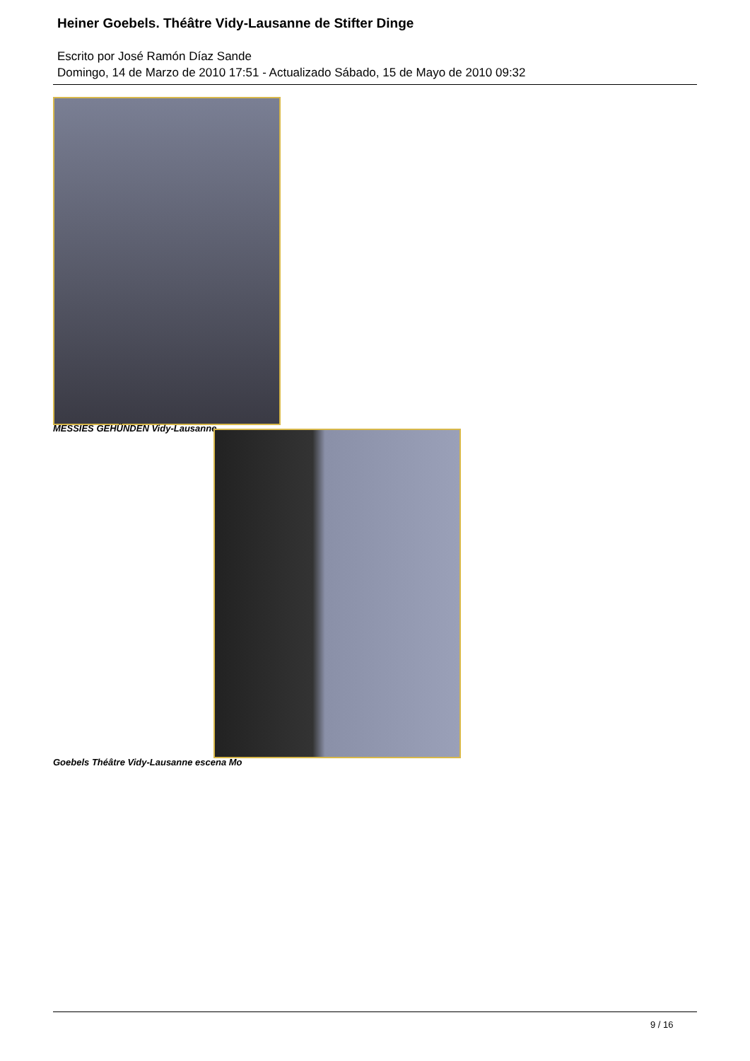Heiner Goebels. Théâtre Vidy-Lausanne de Stifter Dinge
Escrito por José Ramón Díaz Sande
Domingo, 14 de Marzo de 2010 17:51 - Actualizado Sábado, 15 de Mayo de 2010 09:32
MESSIES GEHÜNDEN Vidy-Lausanne
Goebels Théâtre Vidy-Lausanne escena Mo
9 / 16